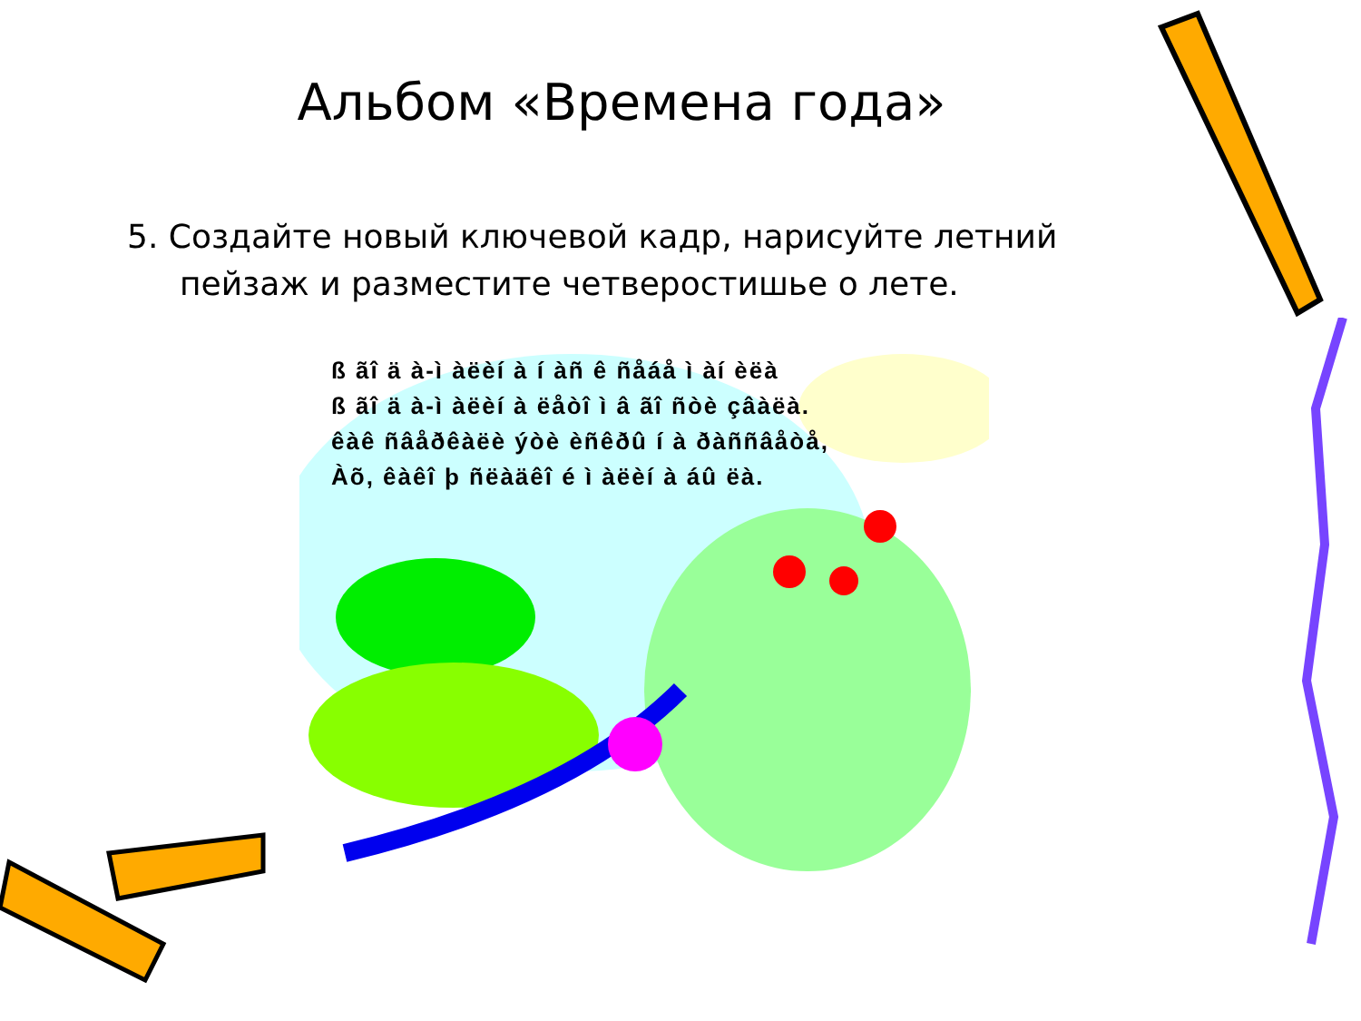Альбом «Времена года»
5. Создайте новый ключевой кадр, нарисуйте летний пейзаж и разместите четверостишье о лете.
ß ãî ä à-ì àëèí à í àñ ê ñåáå ì àí èëà
ß ãî ä à-ì àëèí à ëåòî ì â ãî ñòè çâàëà.
êàê ñâåðêàëè ýòè èñêðû í à ðàññâåòå,
Àõ, êàêî þ ñëàäêî é ì àëèí à áû ëà.